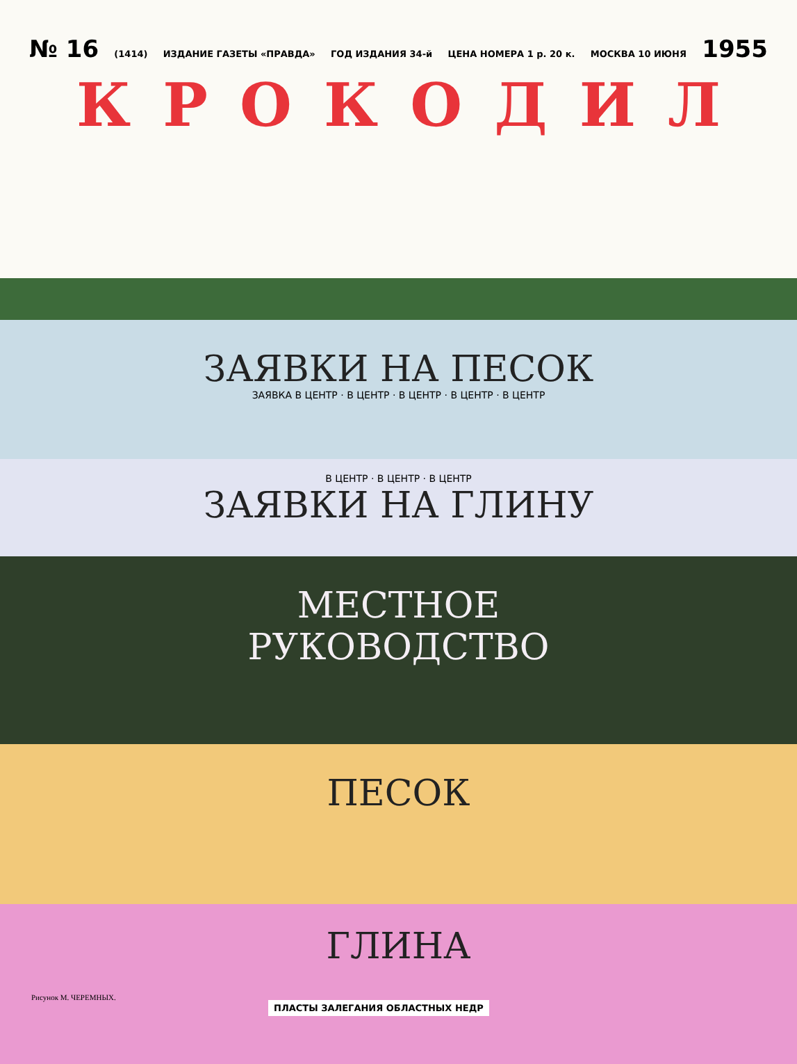№ 16 (1414) ИЗДАНИЕ ГАЗЕТЫ «ПРАВДА» ГОД ИЗДАНИЯ 34-й ЦЕНА НОМЕРА 1 р. 20 к. МОСКВА 10 ИЮНЯ 1955
КРОКОДИЛ
ЗАЯВКИ НА ПЕСОК
ЗАЯВКА В ЦЕНТР · В ЦЕНТР · В ЦЕНТР · В ЦЕНТР · В ЦЕНТР
В ЦЕНТР · В ЦЕНТР · В ЦЕНТР
ЗАЯВКИ НА ГЛИНУ
МЕСТНОЕ
РУКОВОДСТВО
ПЕСОК
ГЛИНА
Рисунок М. ЧЕРЕМНЫХ.
ПЛАСТЫ ЗАЛЕГАНИЯ ОБЛАСТНЫХ НЕДР